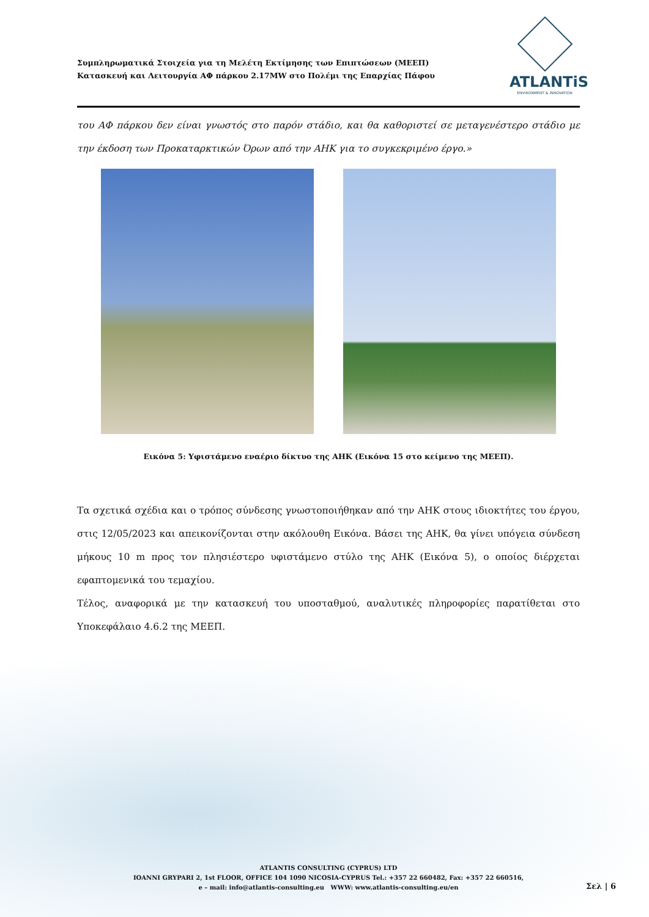Συμπληρωματικά Στοιχεία για τη Μελέτη Εκτίμησης των Επιπτώσεων (ΜΕΕΠ)
Κατασκευή και Λειτουργία ΑΦ πάρκου 2.17MW στο Πολέμι της Επαρχίας Πάφου
ATLANTiS
ENVIRONMENT & INNOVATION
του ΑΦ πάρκου δεν είναι γνωστός στο παρόν στάδιο, και θα καθοριστεί σε μεταγενέστερο στάδιο με την έκδοση των Προκαταρκτικών Όρων από την ΑΗΚ για το συγκεκριμένο έργο.»
Εικόνα 5: Υφιστάμενο εναέριο δίκτυο της ΑΗΚ (Εικόνα 15 στο κείμενο της ΜΕΕΠ).
Τα σχετικά σχέδια και ο τρόπος σύνδεσης γνωστοποιήθηκαν από την ΑΗΚ στους ιδιοκτήτες του έργου, στις 12/05/2023 και απεικονίζονται στην ακόλουθη Εικόνα. Βάσει της ΑΗΚ, θα γίνει υπόγεια σύνδεση μήκους 10 m προς τον πλησιέστερο υφιστάμενο στύλο της ΑΗΚ (Εικόνα 5), ο οποίος διέρχεται εφαπτομενικά του τεμαχίου.
Τέλος, αναφορικά με την κατασκευή του υποσταθμού, αναλυτικές πληροφορίες παρατίθεται στο Υποκεφάλαιο 4.6.2 της ΜΕΕΠ.
ATLANTIS CONSULTING (CYPRUS) LTD
IOANNI GRYPARI 2, 1st FLOOR, OFFICE 104 1090 NICOSIA-CYPRUS Tel.: +357 22 660482, Fax: +357 22 660516,
e – mail: info@atlantis-consulting.eu WWW: www.atlantis-consulting.eu/en
Σελ | 6